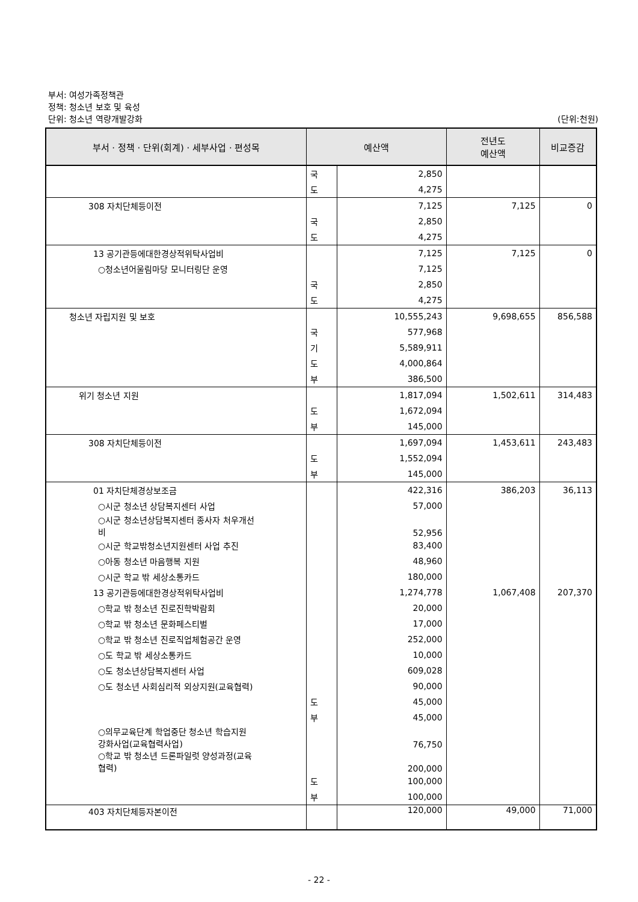부서: 여성가족정책관
정책: 청소년 보호 및 육성
단위: 청소년 역량개발강화
(단위:천원)
| 부서 · 정책 · 단위(회계) · 세부사업 · 편성목 | 예산액 | | 전년도 예산액 | 비교증감 |
| --- | --- | --- | --- | --- |
| | 국 | 2,850 | | |
| | 도 | 4,275 | | |
| 308 자치단체등이전 | | 7,125 | 7,125 | 0 |
| | 국 | 2,850 | | |
| | 도 | 4,275 | | |
| 13 공기관등에대한경상적위탁사업비 | | 7,125 | 7,125 | 0 |
| ○청소년어울림마당 모니터링단 운영 | | 7,125 | | |
| | 국 | 2,850 | | |
| | 도 | 4,275 | | |
| 청소년 자립지원 및 보호 | | 10,555,243 | 9,698,655 | 856,588 |
| | 국 | 577,968 | | |
| | 기 | 5,589,911 | | |
| | 도 | 4,000,864 | | |
| | 부 | 386,500 | | |
| 위기 청소년 지원 | | 1,817,094 | 1,502,611 | 314,483 |
| | 도 | 1,672,094 | | |
| | 부 | 145,000 | | |
| 308 자치단체등이전 | | 1,697,094 | 1,453,611 | 243,483 |
| | 도 | 1,552,094 | | |
| | 부 | 145,000 | | |
| 01 자치단체경상보조금 | | 422,316 | 386,203 | 36,113 |
| ○시군 청소년 상담복지센터 사업 | | 57,000 | | |
| ○시군 청소년상담복지센터 종사자 처우개선 비 | | 52,956 | | |
| ○시군 학교밖청소년지원센터 사업 추진 | | 83,400 | | |
| ○아동 청소년 마음행복 지원 | | 48,960 | | |
| ○시군 학교 밖 세상소통카드 | | 180,000 | | |
| 13 공기관등에대한경상적위탁사업비 | | 1,274,778 | 1,067,408 | 207,370 |
| ○학교 밖 청소년 진로진학박람회 | | 20,000 | | |
| ○학교 밖 청소년 문화페스티벌 | | 17,000 | | |
| ○학교 밖 청소년 진로직업체험공간 운영 | | 252,000 | | |
| ○도 학교 밖 세상소통카드 | | 10,000 | | |
| ○도 청소년상담복지센터 사업 | | 609,028 | | |
| ○도 청소년 사회심리적 외상지원(교육협력) | | 90,000 | | |
| | 도 | 45,000 | | |
| | 부 | 45,000 | | |
| ○의무교육단계 학업중단 청소년 학습지원 강화사업(교육협력사업) | | 76,750 | | |
| ○학교 밖 청소년 드론파일럿 양성과정(교육 협력) | | 200,000 | | |
| | 도 | 100,000 | | |
| | 부 | 100,000 | | |
| 403 자치단체등자본이전 | | 120,000 | 49,000 | 71,000 |
- 22 -